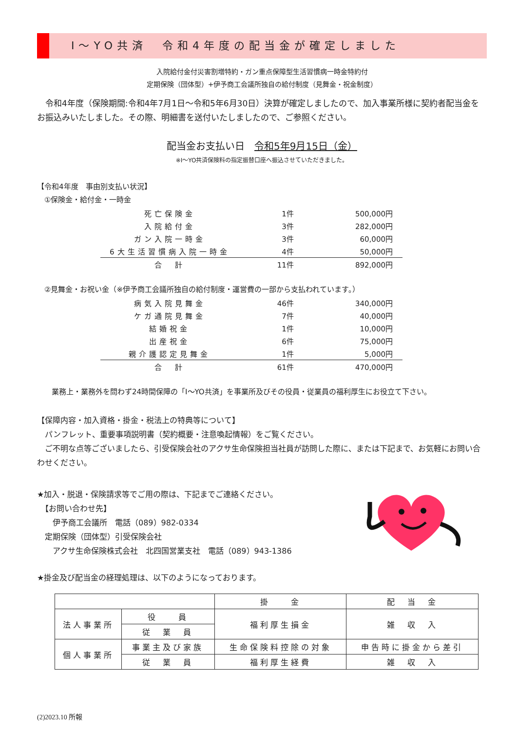I～YO共済　令和4年度の配当金が確定しました
入院給付金付災害割増特約・ガン重点保障型生活習慣病一時金特約付
定期保険（団体型）+伊予商工会議所独自の給付制度（見舞金・祝金制度）
　令和4年度（保険期間:令和4年7月1日～令和5年6月30日）決算が確定しましたので、加入事業所様に契約者配当金をお振込みいたしました。その際、明細書を送付いたしましたので、ご参照ください。
配当金お支払い日　令和5年9月15日（金）
※I～YO共済保険料の指定振替口座へ振込させていただきました。
【令和4年度　事由別支払い状況】
　①保険金・給付金・一時金
| 死亡保険金 | 1件 | 500,000円 |
| 入院給付金 | 3件 | 282,000円 |
| ガン入院一時金 | 3件 | 60,000円 |
| 6大生活習慣病入院一時金 | 4件 | 50,000円 |
| 合 計 | 11件 | 892,000円 |
　②見舞金・お祝い金（※伊予商工会議所独自の給付制度・運営費の一部から支払われています。）
| 病気入院見舞金 | 46件 | 340,000円 |
| ケガ通院見舞金 | 7件 | 40,000円 |
| 結婚祝金 | 1件 | 10,000円 |
| 出産祝金 | 6件 | 75,000円 |
| 親介護認定見舞金 | 1件 | 5,000円 |
| 合 計 | 61件 | 470,000円 |
　　業務上・業務外を問わず24時間保障の「I～YO共済」を事業所及びその役員・従業員の福利厚生にお役立て下さい。
【保障内容・加入資格・掛金・税法上の特典等について】
　パンフレット、重要事項説明書（契約概要・注意喚起情報）をご覧ください。
　ご不明な点等ございましたら、引受保険会社のアクサ生命保険担当社員が訪問した際に、または下記まで、お気軽にお問い合わせください。
★加入・脱退・保険請求等でご用の際は、下記までご連絡ください。
　【お問い合わせ先】
　　伊予商工会議所　電話（089）982-0334
　定期保険（団体型）引受保険会社
　　アクサ生命保険株式会社　北四国営業支社　電話（089）943-1386
★掛金及び配当金の経理処理は、以下のようになっております。
| | | 掛 金 | 配 当 金 |
| 法人事業所 | 役 員 | 福利厚生損金 | 雑 収 入 |
| | 従 業 員 | | |
| 個人事業所 | 事業主及び家族 | 生命保険料控除の対象 | 申告時に掛金から差引 |
| | 従 業 員 | 福利厚生経費 | 雑 収 入 |
(2)2023.10 所報